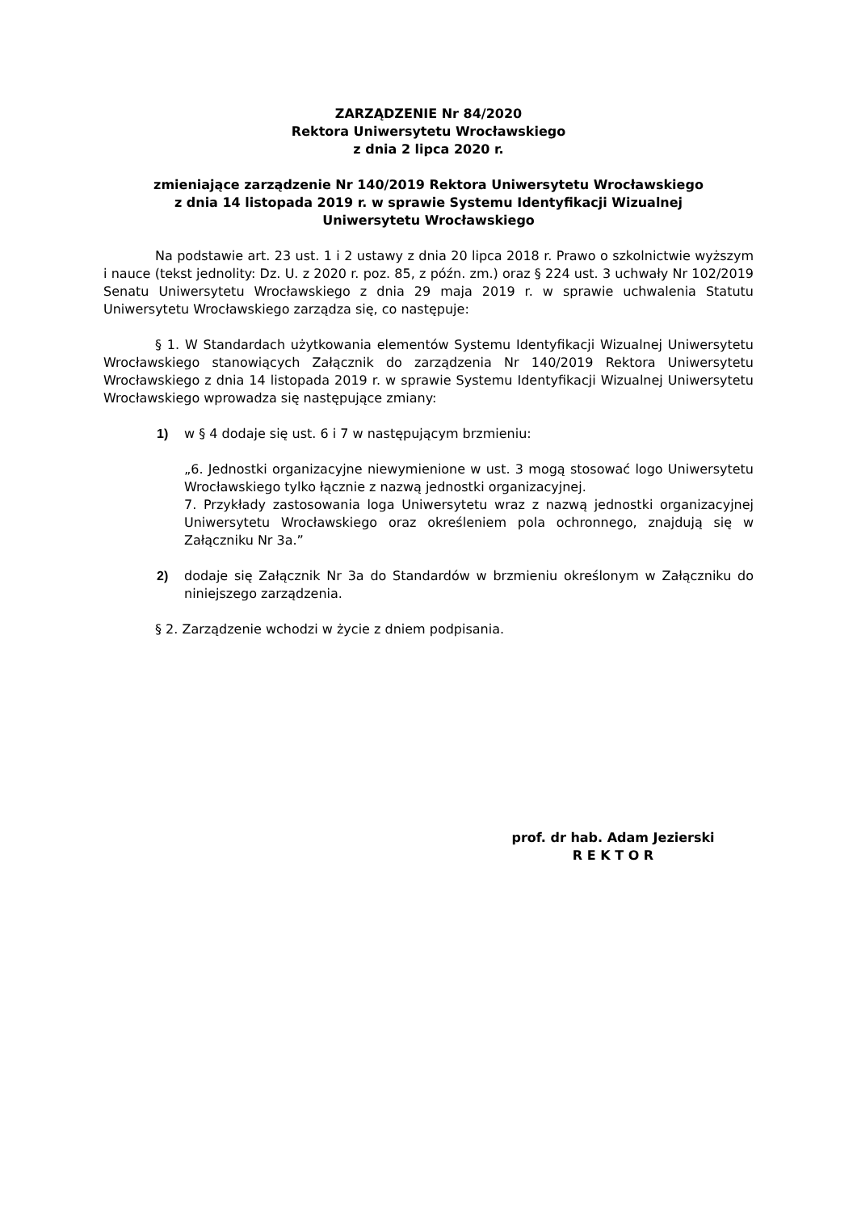ZARZĄDZENIE Nr 84/2020
Rektora Uniwersytetu Wrocławskiego
z dnia 2 lipca 2020 r.
zmieniające zarządzenie Nr 140/2019 Rektora Uniwersytetu Wrocławskiego
z dnia 14 listopada 2019 r. w sprawie Systemu Identyfikacji Wizualnej
Uniwersytetu Wrocławskiego
Na podstawie art. 23 ust. 1 i 2 ustawy z dnia 20 lipca 2018 r. Prawo o szkolnictwie wyższym i nauce (tekst jednolity: Dz. U. z 2020 r. poz. 85, z późn. zm.) oraz § 224 ust. 3 uchwały Nr 102/2019 Senatu Uniwersytetu Wrocławskiego z dnia 29 maja 2019 r. w sprawie uchwalenia Statutu Uniwersytetu Wrocławskiego zarządza się, co następuje:
§ 1. W Standardach użytkowania elementów Systemu Identyfikacji Wizualnej Uniwersytetu Wrocławskiego stanowiących Załącznik do zarządzenia Nr 140/2019 Rektora Uniwersytetu Wrocławskiego z dnia 14 listopada 2019 r. w sprawie Systemu Identyfikacji Wizualnej Uniwersytetu Wrocławskiego wprowadza się następujące zmiany:
1) w § 4 dodaje się ust. 6 i 7 w następującym brzmieniu:
„6. Jednostki organizacyjne niewymienione w ust. 3 mogą stosować logo Uniwersytetu Wrocławskiego tylko łącznie z nazwą jednostki organizacyjnej.
7. Przykłady zastosowania loga Uniwersytetu wraz z nazwą jednostki organizacyjnej Uniwersytetu Wrocławskiego oraz określeniem pola ochronnego, znajdują się w Załączniku Nr 3a.”
2) dodaje się Załącznik Nr 3a do Standardów w brzmieniu określonym w Załączniku do niniejszego zarządzenia.
§ 2. Zarządzenie wchodzi w życie z dniem podpisania.
prof. dr hab. Adam Jezierski
R E K T O R